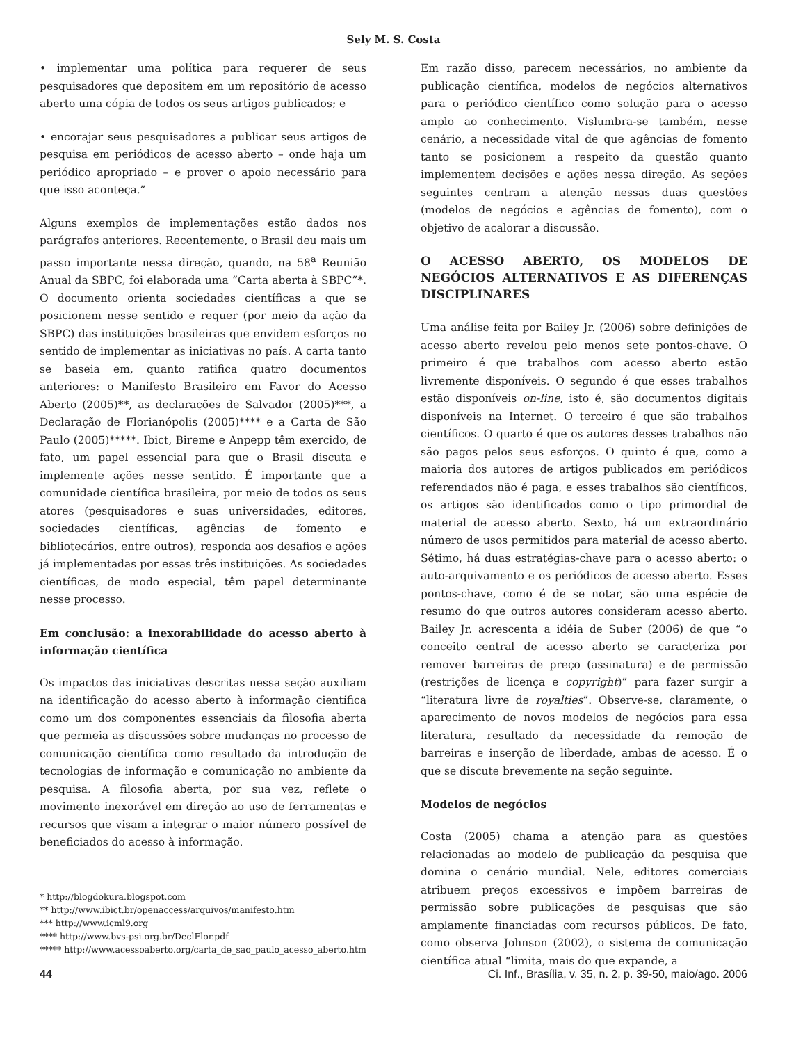Sely M. S. Costa
• implementar uma política para requerer de seus pesquisadores que depositem em um repositório de acesso aberto uma cópia de todos os seus artigos publicados; e
• encorajar seus pesquisadores a publicar seus artigos de pesquisa em periódicos de acesso aberto – onde haja um periódico apropriado – e prover o apoio necessário para que isso aconteça.”
Alguns exemplos de implementações estão dados nos parágrafos anteriores. Recentemente, o Brasil deu mais um passo importante nessa direção, quando, na 58<sup>a</sup> Reunião Anual da SBPC, foi elaborada uma “Carta aberta à SBPC”*. O documento orienta sociedades científicas a que se posicionem nesse sentido e requer (por meio da ação da SBPC) das instituições brasileiras que envidem esforços no sentido de implementar as iniciativas no país. A carta tanto se baseia em, quanto ratifica quatro documentos anteriores: o Manifesto Brasileiro em Favor do Acesso Aberto (2005)**, as declarações de Salvador (2005)***, a Declaração de Florianópolis (2005)**** e a Carta de São Paulo (2005)*****. Ibict, Bireme e Anpepp têm exercido, de fato, um papel essencial para que o Brasil discuta e implemente ações nesse sentido. É importante que a comunidade científica brasileira, por meio de todos os seus atores (pesquisadores e suas universidades, editores, sociedades científicas, agências de fomento e bibliotecários, entre outros), responda aos desafios e ações já implementadas por essas três instituições. As sociedades científicas, de modo especial, têm papel determinante nesse processo.
Em conclusão: a inexorabilidade do acesso aberto à informação científica
Os impactos das iniciativas descritas nessa seção auxiliam na identificação do acesso aberto à informação científica como um dos componentes essenciais da filosofia aberta que permeia as discussões sobre mudanças no processo de comunicação científica como resultado da introdução de tecnologias de informação e comunicação no ambiente da pesquisa. A filosofia aberta, por sua vez, reflete o movimento inexorável em direção ao uso de ferramentas e recursos que visam a integrar o maior número possível de beneficiados do acesso à informação.
* http://blogdokura.blogspot.com
** http://www.ibict.br/openaccess/arquivos/manifesto.htm
*** http://www.icml9.org
**** http://www.bvs-psi.org.br/DeclFlor.pdf
***** http://www.acessoaberto.org/carta_de_sao_paulo_acesso_aberto.htm
Em razão disso, parecem necessários, no ambiente da publicação científica, modelos de negócios alternativos para o periódico científico como solução para o acesso amplo ao conhecimento. Vislumbra-se também, nesse cenário, a necessidade vital de que agências de fomento tanto se posicionem a respeito da questão quanto implementem decisões e ações nessa direção. As seções seguintes centram a atenção nessas duas questões (modelos de negócios e agências de fomento), com o objetivo de acalorar a discussão.
O ACESSO ABERTO, OS MODELOS DE NEGÓCIOS ALTERNATIVOS E AS DIFERENÇAS DISCIPLINARES
Uma análise feita por Bailey Jr. (2006) sobre definições de acesso aberto revelou pelo menos sete pontos-chave. O primeiro é que trabalhos com acesso aberto estão livremente disponíveis. O segundo é que esses trabalhos estão disponíveis on-line, isto é, são documentos digitais disponíveis na Internet. O terceiro é que são trabalhos científicos. O quarto é que os autores desses trabalhos não são pagos pelos seus esforços. O quinto é que, como a maioria dos autores de artigos publicados em periódicos referendados não é paga, e esses trabalhos são científicos, os artigos são identificados como o tipo primordial de material de acesso aberto. Sexto, há um extraordinário número de usos permitidos para material de acesso aberto. Sétimo, há duas estratégias-chave para o acesso aberto: o auto-arquivamento e os periódicos de acesso aberto. Esses pontos-chave, como é de se notar, são uma espécie de resumo do que outros autores consideram acesso aberto. Bailey Jr. acrescenta a idéia de Suber (2006) de que “o conceito central de acesso aberto se caracteriza por remover barreiras de preço (assinatura) e de permissão (restrições de licença e copyright)” para fazer surgir a “literatura livre de royalties”. Observe-se, claramente, o aparecimento de novos modelos de negócios para essa literatura, resultado da necessidade da remoção de barreiras e inserção de liberdade, ambas de acesso. É o que se discute brevemente na seção seguinte.
Modelos de negócios
Costa (2005) chama a atenção para as questões relacionadas ao modelo de publicação da pesquisa que domina o cenário mundial. Nele, editores comerciais atribuem preços excessivos e impõem barreiras de permissão sobre publicações de pesquisas que são amplamente financiadas com recursos públicos. De fato, como observa Johnson (2002), o sistema de comunicação científica atual “limita, mais do que expande, a
44 Ci. Inf., Brasília, v. 35, n. 2, p. 39-50, maio/ago. 2006